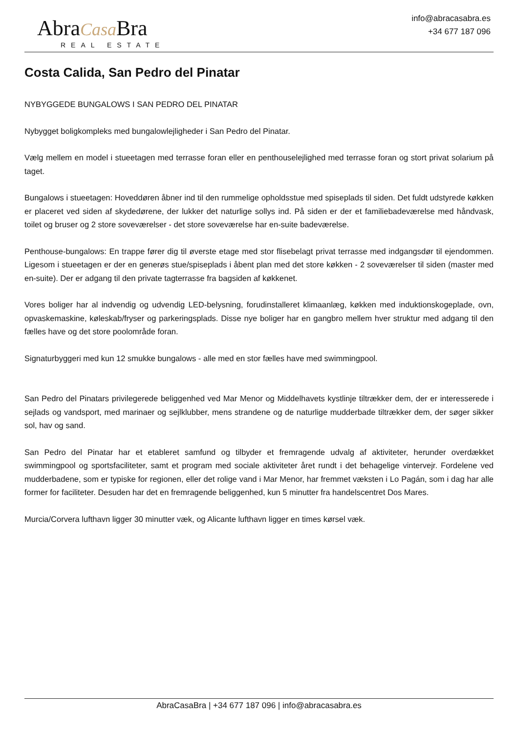AbraCasa Bra
REAL ESTATE
info@abracasabra.es
+34 677 187 096
Costa Calida, San Pedro del Pinatar
NYBYGGEDE BUNGALOWS I SAN PEDRO DEL PINATAR
Nybygget boligkompleks med bungalowlejligheder i San Pedro del Pinatar.
Vælg mellem en model i stueetagen med terrasse foran eller en penthouselejlighed med terrasse foran og stort privat solarium på taget.
Bungalows i stueetagen: Hoveddøren åbner ind til den rummelige opholdsstue med spiseplads til siden. Det fuldt udstyrede køkken er placeret ved siden af skydedørene, der lukker det naturlige sollys ind. På siden er der et familiebadeværelse med håndvask, toilet og bruser og 2 store soveværelser - det store soveværelse har en-suite badeværelse.
Penthouse-bungalows: En trappe fører dig til øverste etage med stor flisebelagt privat terrasse med indgangsdør til ejendommen. Ligesom i stueetagen er der en generøs stue/spiseplads i åbent plan med det store køkken - 2 soveværelser til siden (master med en-suite). Der er adgang til den private tagterrasse fra bagsiden af køkkenet.
Vores boliger har al indvendig og udvendig LED-belysning, forudinstalleret klimaanlæg, køkken med induktionskogeplade, ovn, opvaskemaskine, køleskab/fryser og parkeringsplads. Disse nye boliger har en gangbro mellem hver struktur med adgang til den fælles have og det store poolområde foran.
Signaturbyggeri med kun 12 smukke bungalows - alle med en stor fælles have med swimmingpool.
San Pedro del Pinatars privilegerede beliggenhed ved Mar Menor og Middelhavets kystlinje tiltrækker dem, der er interesserede i sejlads og vandsport, med marinaer og sejlklubber, mens strandene og de naturlige mudderbade tiltrækker dem, der søger sikker sol, hav og sand.
San Pedro del Pinatar har et etableret samfund og tilbyder et fremragende udvalg af aktiviteter, herunder overdækket swimmingpool og sportsfaciliteter, samt et program med sociale aktiviteter året rundt i det behagelige vintervejr. Fordelene ved mudderbadene, som er typiske for regionen, eller det rolige vand i Mar Menor, har fremmet væksten i Lo Pagán, som i dag har alle former for faciliteter. Desuden har det en fremragende beliggenhed, kun 5 minutter fra handelscentret Dos Mares.
Murcia/Corvera lufthavn ligger 30 minutter væk, og Alicante lufthavn ligger en times kørsel væk.
AbraCasaBra | +34 677 187 096 | info@abracasabra.es